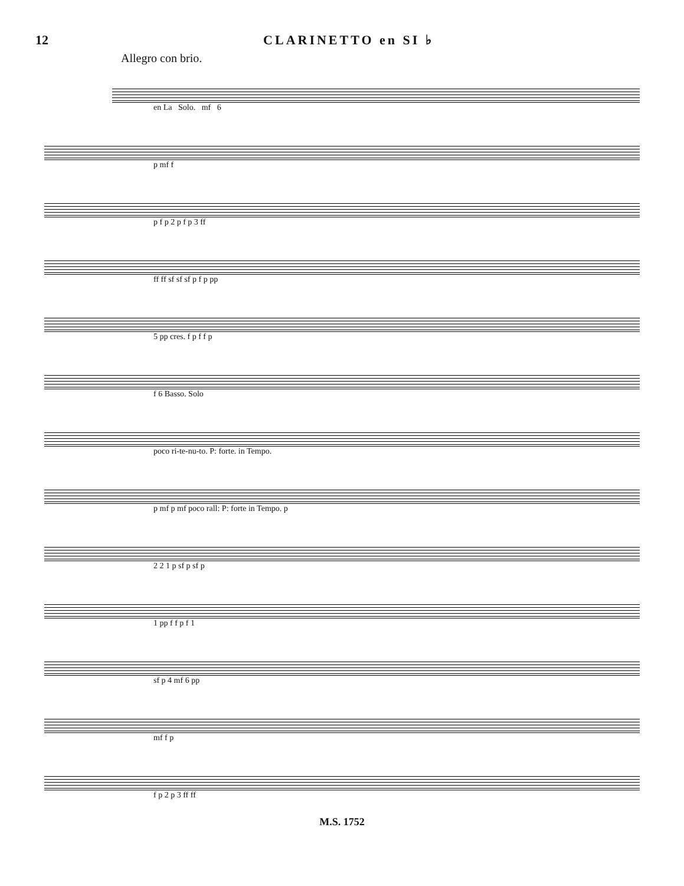12 CLARINETTO en SI ♭
Allegro con brio.
en La Solo. mf 6
p mf f
p f p 2 p f p 3 ff
ff ff sf sf sf p f p pp
5 pp cres. f p f f p
f 6 Basso. Solo
poco ri-te-nu-to. P: forte. in Tempo.
p mf p mf poco rall: P: forte in Tempo. p
2 2 1 p sf p sf p
1 pp f f p f 1
sf p 4 mf 6 pp
mf f p
f p 2 p 3 ff ff
M.S. 1752